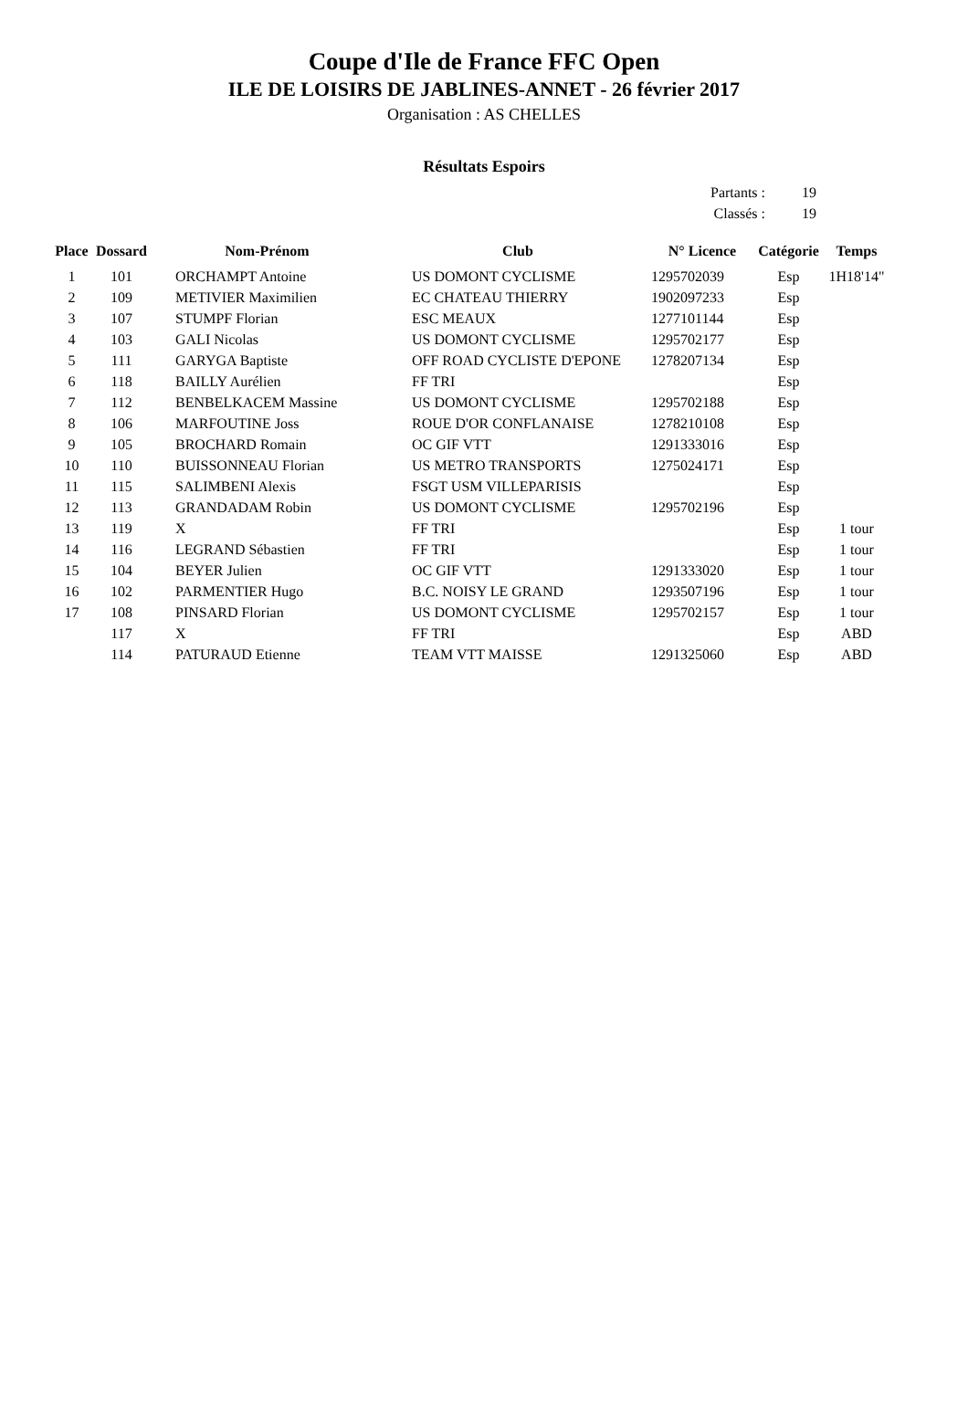Coupe d'Ile de France FFC Open
ILE DE LOISIRS DE JABLINES-ANNET - 26 février 2017
Organisation : AS CHELLES
Résultats Espoirs
Partants : 19
Classés : 19
| Place | Dossard | Nom-Prénom | Club | N° Licence | Catégorie | Temps |
| --- | --- | --- | --- | --- | --- | --- |
| 1 | 101 | ORCHAMPT Antoine | US DOMONT CYCLISME | 1295702039 | Esp | 1H18'14" |
| 2 | 109 | METIVIER Maximilien | EC CHATEAU THIERRY | 1902097233 | Esp | |
| 3 | 107 | STUMPF Florian | ESC MEAUX | 1277101144 | Esp | |
| 4 | 103 | GALI Nicolas | US DOMONT CYCLISME | 1295702177 | Esp | |
| 5 | 111 | GARYGA Baptiste | OFF ROAD CYCLISTE D'EPONE | 1278207134 | Esp | |
| 6 | 118 | BAILLY Aurélien | FF TRI | | Esp | |
| 7 | 112 | BENBELKACEM Massine | US DOMONT CYCLISME | 1295702188 | Esp | |
| 8 | 106 | MARFOUTINE Joss | ROUE D'OR CONFLANAISE | 1278210108 | Esp | |
| 9 | 105 | BROCHARD Romain | OC GIF VTT | 1291333016 | Esp | |
| 10 | 110 | BUISSONNEAU Florian | US METRO TRANSPORTS | 1275024171 | Esp | |
| 11 | 115 | SALIMBENI Alexis | FSGT USM VILLEPARISIS | | Esp | |
| 12 | 113 | GRANDADAM Robin | US DOMONT CYCLISME | 1295702196 | Esp | |
| 13 | 119 | X | FF TRI | | Esp | 1 tour |
| 14 | 116 | LEGRAND Sébastien | FF TRI | | Esp | 1 tour |
| 15 | 104 | BEYER Julien | OC GIF VTT | 1291333020 | Esp | 1 tour |
| 16 | 102 | PARMENTIER Hugo | B.C. NOISY LE GRAND | 1293507196 | Esp | 1 tour |
| 17 | 108 | PINSARD Florian | US DOMONT CYCLISME | 1295702157 | Esp | 1 tour |
| | 117 | X | FF TRI | | Esp | ABD |
| | 114 | PATURAUD Etienne | TEAM VTT MAISSE | 1291325060 | Esp | ABD |